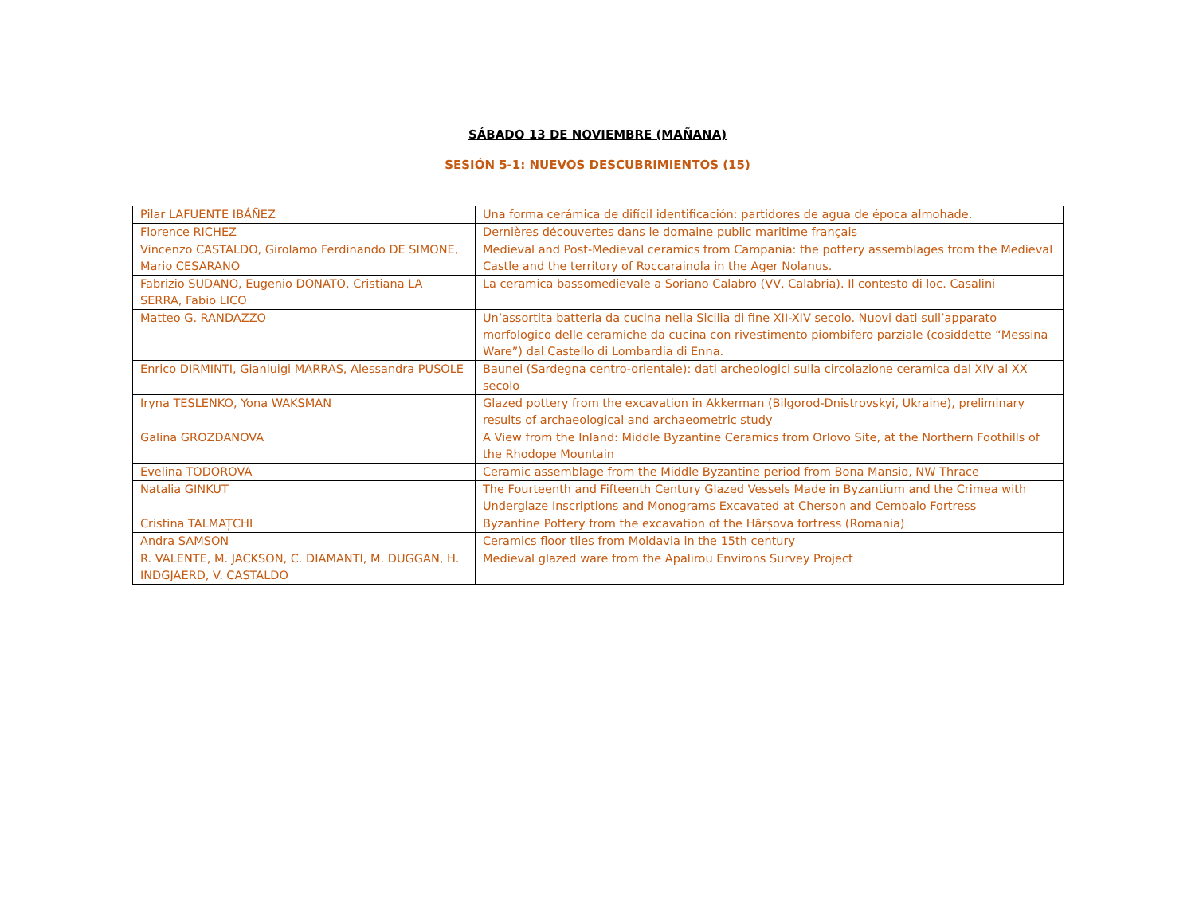SÁBADO 13 DE NOVIEMBRE (MAÑANA)
SESIÓN 5-1: NUEVOS DESCUBRIMIENTOS (15)
| Pilar LAFUENTE IBÁÑEZ | Una forma cerámica de difícil identificación: partidores de agua de época almohade. |
| Florence RICHEZ | Dernières découvertes dans le domaine public maritime français |
| Vincenzo CASTALDO, Girolamo Ferdinando DE SIMONE, Mario CESARANO | Medieval and Post-Medieval ceramics from Campania: the pottery assemblages from the Medieval Castle and the territory of Roccarainola in the Ager Nolanus. |
| Fabrizio SUDANO, Eugenio DONATO, Cristiana LA SERRA, Fabio LICO | La ceramica bassomedievale a Soriano Calabro (VV, Calabria). Il contesto di loc. Casalini |
| Matteo G. RANDAZZO | Un’assortita batteria da cucina nella Sicilia di fine XII-XIV secolo. Nuovi dati sull’apparato morfologico delle ceramiche da cucina con rivestimento piombifero parziale (cosiddette “Messina Ware”) dal Castello di Lombardia di Enna. |
| Enrico DIRMINTI, Gianluigi MARRAS, Alessandra PUSOLE | Baunei (Sardegna centro-orientale): dati archeologici sulla circolazione ceramica dal XIV al XX secolo |
| Iryna TESLENKO, Yona WAKSMAN | Glazed pottery from the excavation in Akkerman (Bilgorod-Dnistrovskyi, Ukraine), preliminary results of archaeological and archaeometric study |
| Galina GROZDANOVA | A View from the Inland: Middle Byzantine Ceramics from Orlovo Site, at the Northern Foothills of the Rhodope Mountain |
| Evelina TODOROVA | Ceramic assemblage from the Middle Byzantine period from Bona Mansio, NW Thrace |
| Natalia GINKUT | The Fourteenth and Fifteenth Century Glazed Vessels Made in Byzantium and the Crimea with Underglaze Inscriptions and Monograms Excavated at Cherson and Cembalo Fortress |
| Cristina TALMAȚCHI | Byzantine Pottery from the excavation of the Hârșova fortress (Romania) |
| Andra SAMSON | Ceramics floor tiles from Moldavia in the 15th century |
| R. VALENTE, M. JACKSON, C. DIAMANTI, M. DUGGAN, H. INDGJAERD, V. CASTALDO | Medieval glazed ware from the Apalirou Environs Survey Project |